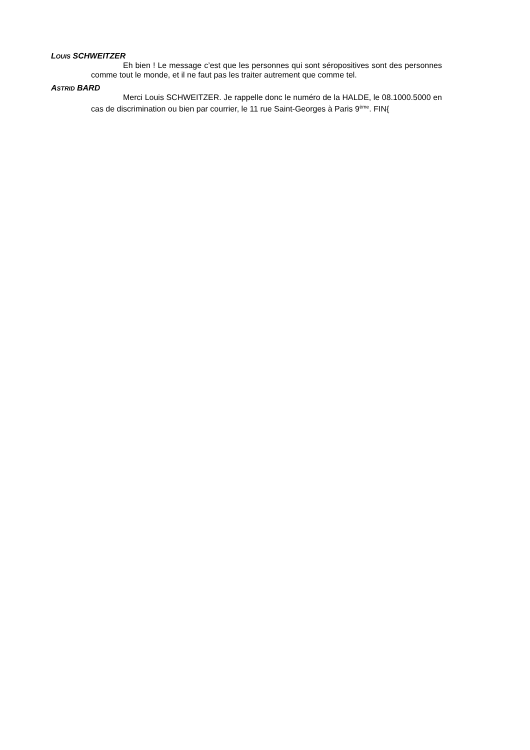LOUIS SCHWEITZER
Eh bien ! Le message c’est que les personnes qui sont séropositives sont des personnes comme tout le monde, et il ne faut pas les traiter autrement que comme tel.
ASTRID BARD
Merci Louis SCHWEITZER. Je rappelle donc le numéro de la HALDE, le 08.1000.5000 en cas de discrimination ou bien par courrier, le 11 rue Saint-Georges à Paris 9<sup>ème</sup>. FIN{